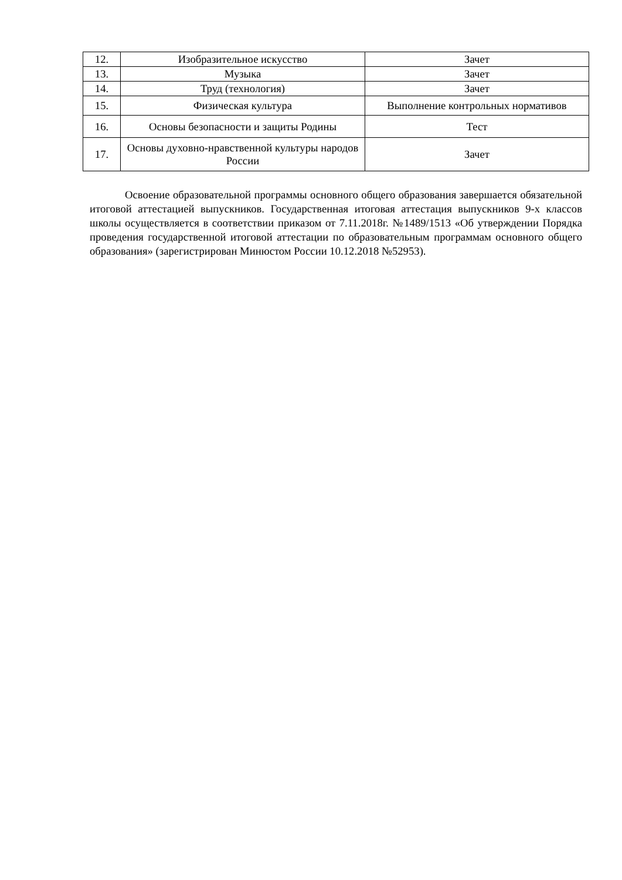| 12. | Изобразительное искусство | Зачет |
| 13. | Музыка | Зачет |
| 14. | Труд (технология) | Зачет |
| 15. | Физическая культура | Выполнение контрольных нормативов |
| 16. | Основы безопасности и защиты Родины | Тест |
| 17. | Основы духовно-нравственной культуры народов России | Зачет |
Освоение образовательной программы основного общего образования завершается обязательной итоговой аттестацией выпускников. Государственная итоговая аттестация выпускников 9-х классов школы осуществляется в соответствии приказом от 7.11.2018г. №1489/1513 «Об утверждении Порядка проведения государственной итоговой аттестации по образовательным программам основного общего образования» (зарегистрирован Минюстом России 10.12.2018 №52953).